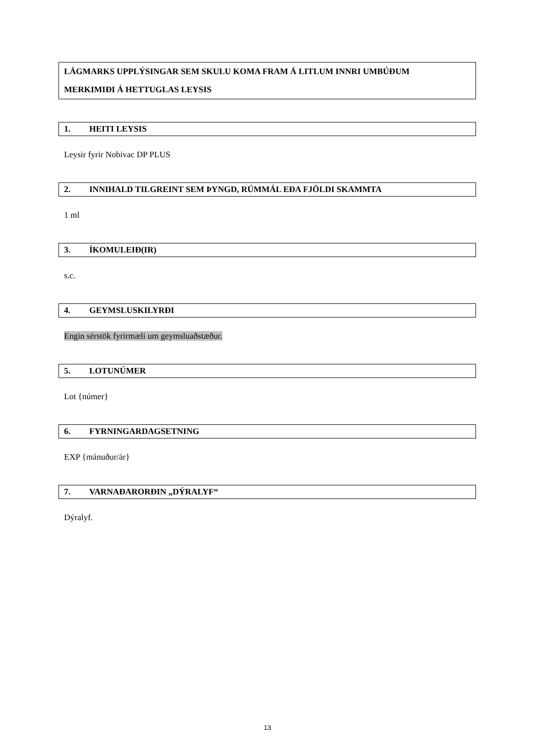LÁGMARKS UPPLÝSINGAR SEM SKULU KOMA FRAM Á LITLUM INNRI UMBÚÐUM
MERKIMIÐI Á HETTUGLAS LEYSIS
1. HEITI LEYSIS
Leysir fyrir Nobivac DP PLUS
2. INNIHALD TILGREINT SEM ÞYNGD, RÚMMÁL EÐA FJÖLDI SKAMMTA
1 ml
3. ÍKOMULEIÐ(IR)
s.c.
4. GEYMSLUSKILYRÐI
Engin sérstök fyrirmæli um geymsluaðstæður.
5. LOTUNÚMER
Lot {númer}
6. FYRNINGARDAGSETNING
EXP {mánuður/ár}
7. VARNAÐARORÐIN „DÝRALYF“
Dýralyf.
13